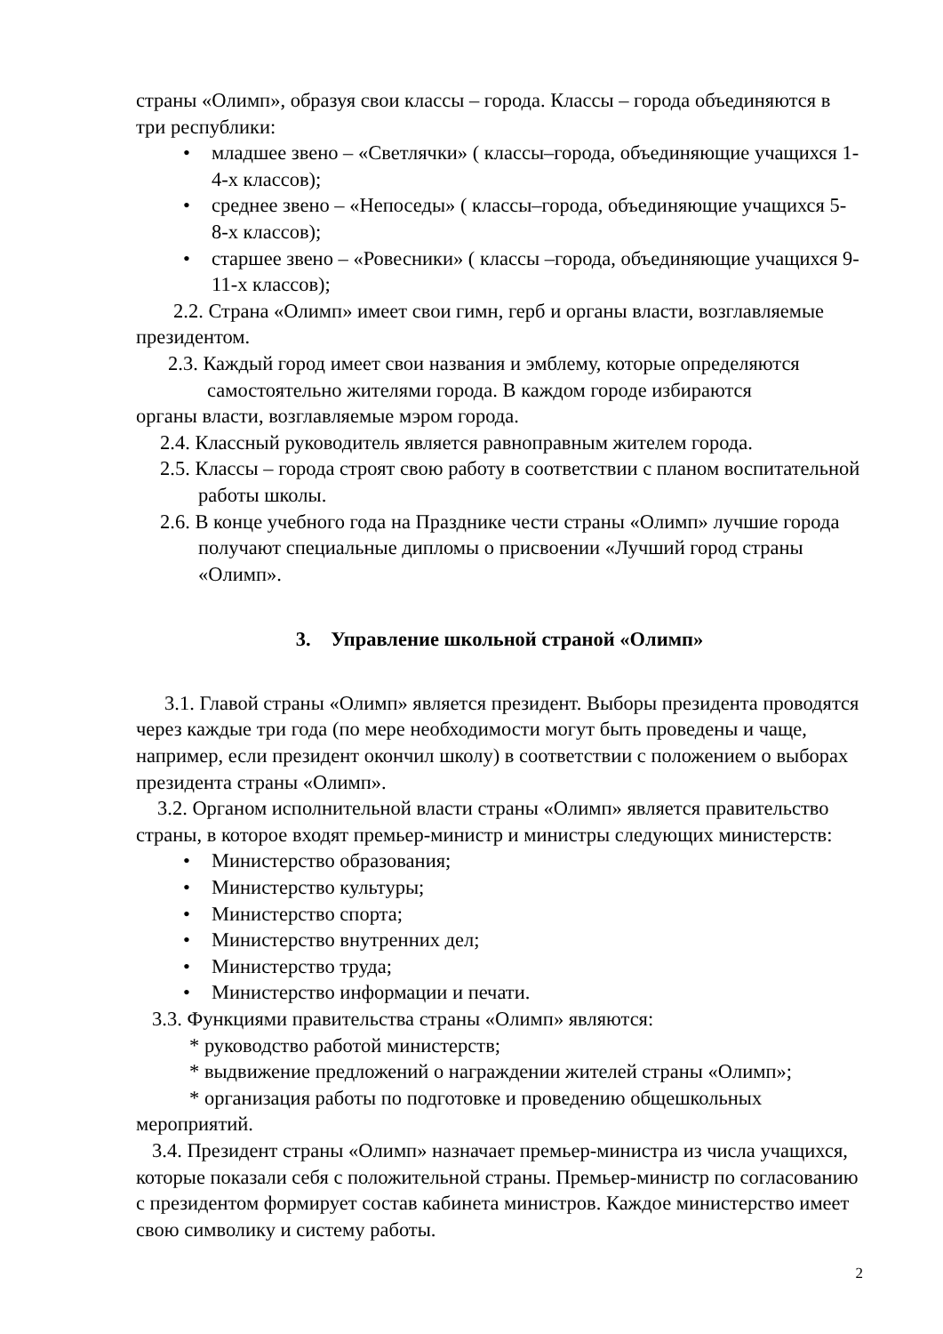страны «Олимп», образуя свои классы – города. Классы – города объединяются в три республики:
• младшее звено – «Светлячки» ( классы–города, объединяющие учащихся 1-4-х классов);
• среднее звено – «Непоседы» ( классы–города, объединяющие учащихся 5-8-х классов);
• старшее звено – «Ровесники» ( классы –города, объединяющие учащихся 9-11-х классов);
2.2. Страна «Олимп» имеет свои гимн, герб и органы власти, возглавляемые президентом.
2.3. Каждый город имеет свои названия и эмблему, которые определяются
самостоятельно жителями города. В каждом городе избираются
органы власти, возглавляемые мэром города.
2.4. Классный руководитель является равноправным жителем города.
2.5. Классы – города строят свою работу в соответствии с планом воспитательной работы школы.
2.6. В конце учебного года на Празднике чести страны «Олимп» лучшие города получают специальные дипломы о присвоении «Лучший город страны «Олимп».
3. Управление школьной страной «Олимп»
3.1. Главой страны «Олимп» является президент. Выборы президента проводятся через каждые три года (по мере необходимости могут быть проведены и чаще, например, если президент окончил школу) в соответствии с положением о выборах президента страны «Олимп».
3.2. Органом исполнительной власти страны «Олимп» является правительство страны, в которое входят премьер-министр и министры следующих министерств:
• Министерство образования;
• Министерство культуры;
• Министерство спорта;
• Министерство внутренних дел;
• Министерство труда;
• Министерство информации и печати.
3.3. Функциями правительства страны «Олимп» являются:
* руководство работой министерств;
* выдвижение предложений о награждении жителей страны «Олимп»;
* организация работы по подготовке и проведению общешкольных мероприятий.
3.4. Президент страны «Олимп» назначает премьер-министра из числа учащихся, которые показали себя с положительной страны. Премьер-министр по согласованию с президентом формирует состав кабинета министров. Каждое министерство имеет свою символику и систему работы.
2